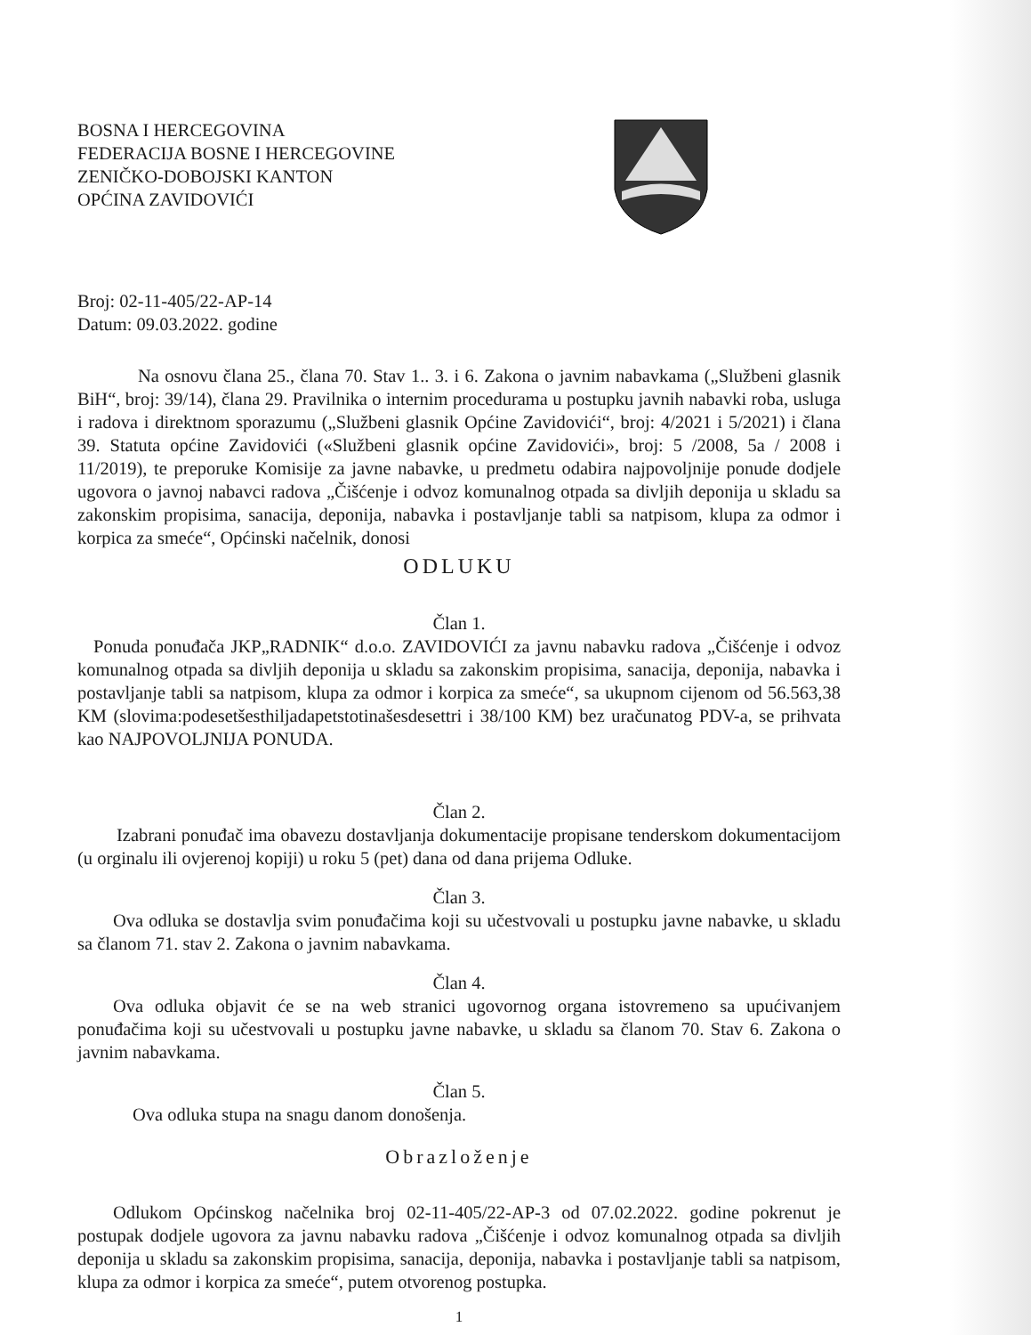BOSNA I HERCEGOVINA
FEDERACIJA BOSNE I HERCEGOVINE
ZENIČKO-DOBOJSKI KANTON
OPĆINA ZAVIDOVIĆI
Broj: 02-11-405/22-AP-14
Datum: 09.03.2022. godine
Na osnovu člana 25., člana 70. Stav 1.. 3. i 6. Zakona o javnim nabavkama („Službeni glasnik BiH“, broj: 39/14), člana 29. Pravilnika o internim procedurama u postupku javnih nabavki roba, usluga i radova i direktnom sporazumu („Službeni glasnik Općine Zavidovići“, broj: 4/2021 i 5/2021) i člana 39. Statuta općine Zavidovići («Službeni glasnik općine Zavidovići», broj: 5 /2008, 5a / 2008 i 11/2019), te preporuke Komisije za javne nabavke, u predmetu odabira najpovoljnije ponude dodjele ugovora o javnoj nabavci radova „Čišćenje i odvoz komunalnog otpada sa divljih deponija u skladu sa zakonskim propisima, sanacija, deponija, nabavka i postavljanje tabli sa natpisom, klupa za odmor i korpica za smeće“, Općinski načelnik, donosi
ODLUKU
Član 1.
Ponuda ponuđača JKP„RADNIK“ d.o.o. ZAVIDOVIĆI za javnu nabavku radova „Čišćenje i odvoz komunalnog otpada sa divljih deponija u skladu sa zakonskim propisima, sanacija, deponija, nabavka i postavljanje tabli sa natpisom, klupa za odmor i korpica za smeće“, sa ukupnom cijenom od 56.563,38 KM (slovima:podesetšesthiljadapetstotinašesdesettri i 38/100 KM) bez uračunatog PDV-a, se prihvata kao NAJPOVOLJNIJA PONUDA.
Član 2.
Izabrani ponuđač ima obavezu dostavljanja dokumentacije propisane tenderskom dokumentacijom (u orginalu ili ovjerenoj kopiji) u roku 5 (pet) dana od dana prijema Odluke.
Član 3.
Ova odluka se dostavlja svim ponuđačima koji su učestvovali u postupku javne nabavke, u skladu sa članom 71. stav 2. Zakona o javnim nabavkama.
Član 4.
Ova odluka objavit će se na web stranici ugovornog organa istovremeno sa upućivanjem ponuđačima koji su učestvovali u postupku javne nabavke, u skladu sa članom 70. Stav 6. Zakona o javnim nabavkama.
Član 5.
Ova odluka stupa na snagu danom donošenja.
Obrazloženje
Odlukom Općinskog načelnika broj 02-11-405/22-AP-3 od 07.02.2022. godine pokrenut je postupak dodjele ugovora za javnu nabavku radova „Čišćenje i odvoz komunalnog otpada sa divljih deponija u skladu sa zakonskim propisima, sanacija, deponija, nabavka i postavljanje tabli sa natpisom, klupa za odmor i korpica za smeće“, putem otvorenog postupka.
1